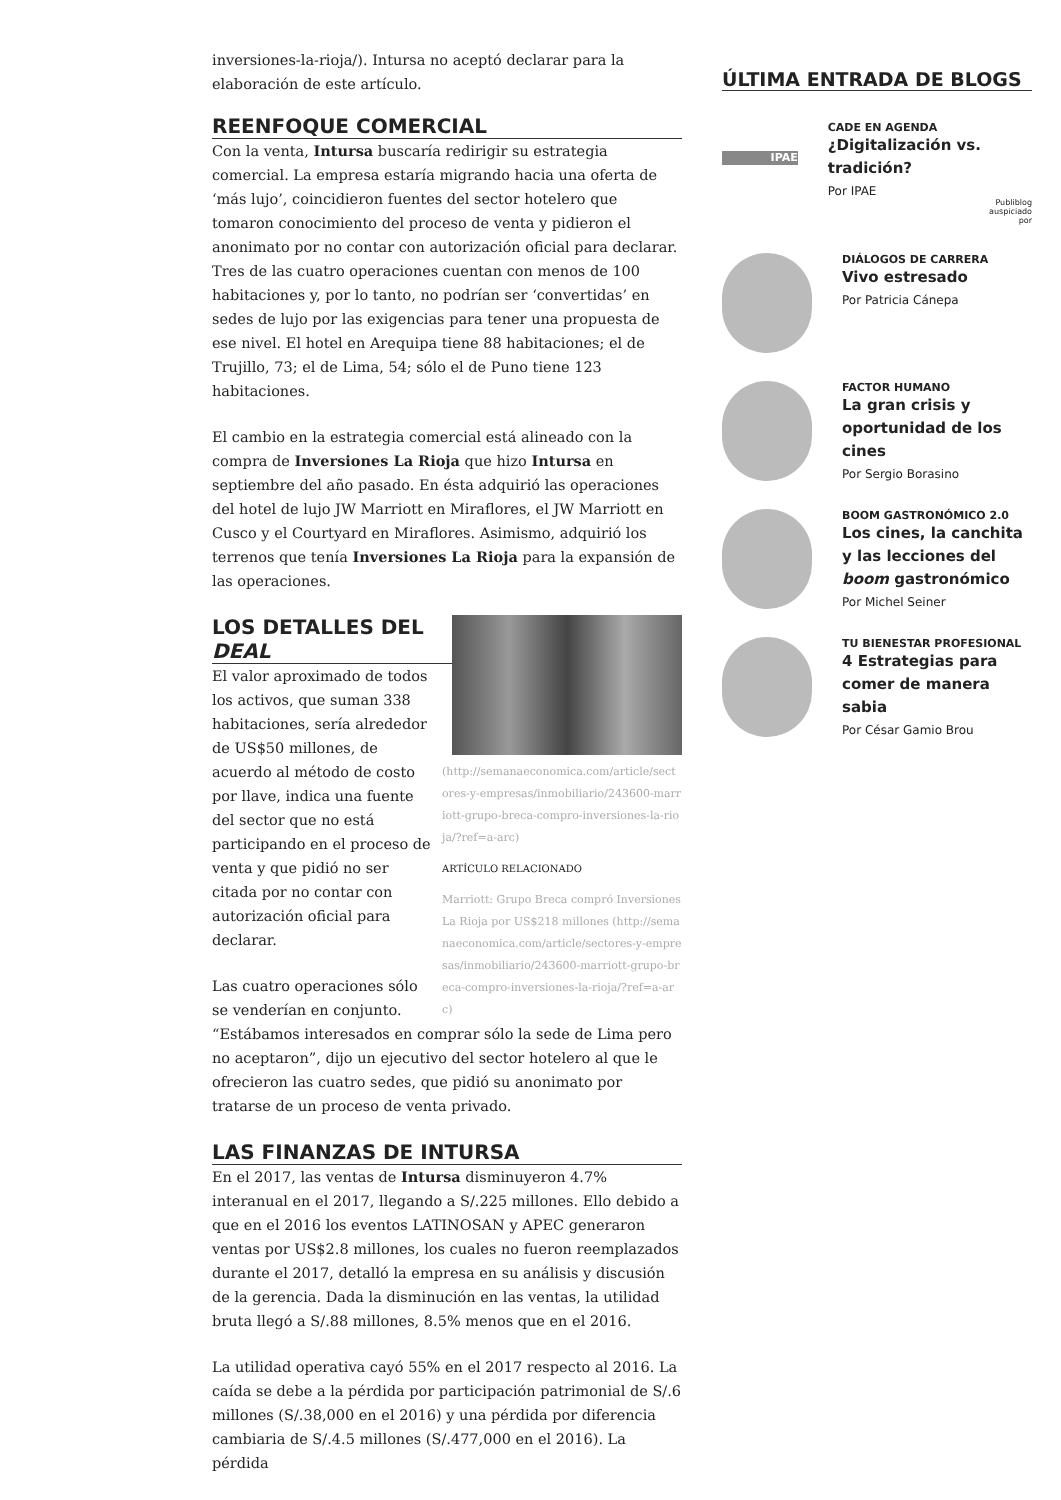inversiones-la-rioja/). Intursa no aceptó declarar para la elaboración de este artículo.
REENFOQUE COMERCIAL
Con la venta, Intursa buscaría redirigir su estrategia comercial. La empresa estaría migrando hacia una oferta de ‘más lujo’, coincidieron fuentes del sector hotelero que tomaron conocimiento del proceso de venta y pidieron el anonimato por no contar con autorización oficial para declarar. Tres de las cuatro operaciones cuentan con menos de 100 habitaciones y, por lo tanto, no podrían ser ‘convertidas’ en sedes de lujo por las exigencias para tener una propuesta de ese nivel. El hotel en Arequipa tiene 88 habitaciones; el de Trujillo, 73; el de Lima, 54; sólo el de Puno tiene 123 habitaciones.
El cambio en la estrategia comercial está alineado con la compra de Inversiones La Rioja que hizo Intursa en septiembre del año pasado. En ésta adquirió las operaciones del hotel de lujo JW Marriott en Miraflores, el JW Marriott en Cusco y el Courtyard en Miraflores. Asimismo, adquirió los terrenos que tenía Inversiones La Rioja para la expansión de las operaciones.
(http://semanaeconomica.com/article/sectores-y-empresas/inmobiliario/243600-marriott-grupo-breca-compro-inversiones-la-rioja/?ref=a-arc)
ARTÍCULO RELACIONADO
Marriott: Grupo Breca compró Inversiones La Rioja por US$218 millones (http://semanaeconomica.com/article/sectores-y-empresas/inmobiliario/243600-marriott-grupo-breca-compro-inversiones-la-rioja/?ref=a-arc)
LOS DETALLES DEL DEAL
El valor aproximado de todos los activos, que suman 338 habitaciones, sería alrededor de US$50 millones, de acuerdo al método de costo por llave, indica una fuente del sector que no está participando en el proceso de venta y que pidió no ser citada por no contar con autorización oficial para declarar.
Las cuatro operaciones sólo se venderían en conjunto. “Estábamos interesados en comprar sólo la sede de Lima pero no aceptaron”, dijo un ejecutivo del sector hotelero al que le ofrecieron las cuatro sedes, que pidió su anonimato por tratarse de un proceso de venta privado.
LAS FINANZAS DE INTURSA
En el 2017, las ventas de Intursa disminuyeron 4.7% interanual en el 2017, llegando a S/.225 millones. Ello debido a que en el 2016 los eventos LATINOSAN y APEC generaron ventas por US$2.8 millones, los cuales no fueron reemplazados durante el 2017, detalló la empresa en su análisis y discusión de la gerencia. Dada la disminución en las ventas, la utilidad bruta llegó a S/.88 millones, 8.5% menos que en el 2016.
La utilidad operativa cayó 55% en el 2017 respecto al 2016. La caída se debe a la pérdida por participación patrimonial de S/.6 millones (S/.38,000 en el 2016) y una pérdida por diferencia cambiaria de S/.4.5 millones (S/.477,000 en el 2016). La pérdida
ÚLTIMA ENTRADA DE BLOGS
IPAE
CADE EN AGENDA
¿Digitalización vs. tradición?
Por IPAE
Publiblog
auspiciado
por
DIÁLOGOS DE CARRERA
Vivo estresado
Por Patricia Cánepa
FACTOR HUMANO
La gran crisis y oportunidad de los cines
Por Sergio Borasino
BOOM GASTRONÓMICO 2.0
Los cines, la canchita y las lecciones del boom gastronómico
Por Michel Seiner
TU BIENESTAR PROFESIONAL
4 Estrategias para comer de manera sabia
Por César Gamio Brou